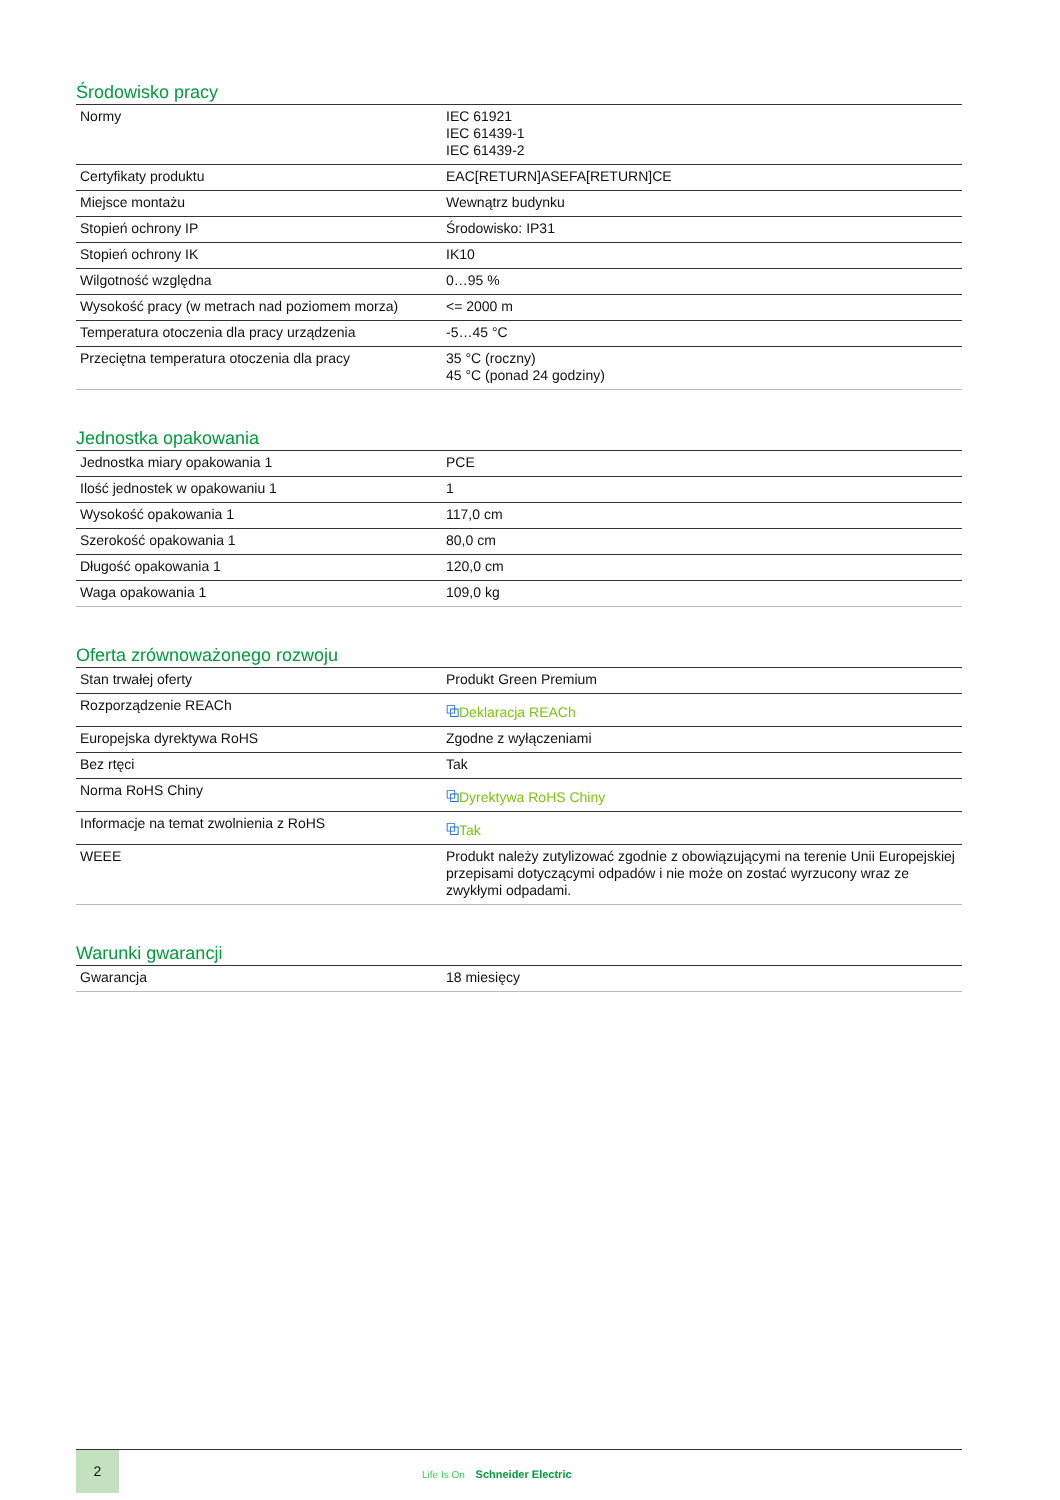Środowisko pracy
| Normy | IEC 61921 IEC 61439-1 IEC 61439-2 |
| Certyfikaty produktu | EAC[RETURN]ASEFA[RETURN]CE |
| Miejsce montażu | Wewnątrz budynku |
| Stopień ochrony IP | Środowisko: IP31 |
| Stopień ochrony IK | IK10 |
| Wilgotność względna | 0…95 % |
| Wysokość pracy (w metrach nad poziomem morza) | <= 2000 m |
| Temperatura otoczenia dla pracy urządzenia | -5…45 °C |
| Przeciętna temperatura otoczenia dla pracy | 35 °C (roczny) 45 °C (ponad 24 godziny) |
Jednostka opakowania
| Jednostka miary opakowania 1 | PCE |
| Ilość jednostek w opakowaniu 1 | 1 |
| Wysokość opakowania 1 | 117,0 cm |
| Szerokość opakowania 1 | 80,0 cm |
| Długość opakowania 1 | 120,0 cm |
| Waga opakowania 1 | 109,0 kg |
Oferta zrównoważonego rozwoju
| Stan trwałej oferty | Produkt Green Premium |
| Rozporządzenie REACh | ⧉ Deklaracja REACh |
| Europejska dyrektywa RoHS | Zgodne z wyłączeniami |
| Bez rtęci | Tak |
| Norma RoHS Chiny | ⧉ Dyrektywa RoHS Chiny |
| Informacje na temat zwolnienia z RoHS | ⧉ Tak |
| WEEE | Produkt należy zutylizować zgodnie z obowiązującymi na terenie Unii Europejskiej przepisami dotyczącymi odpadów i nie może on zostać wyrzucony wraz ze zwykłymi odpadami. |
Warunki gwarancji
| Gwarancja | 18 miesięcy |
2
Life Is On Schneider Electric